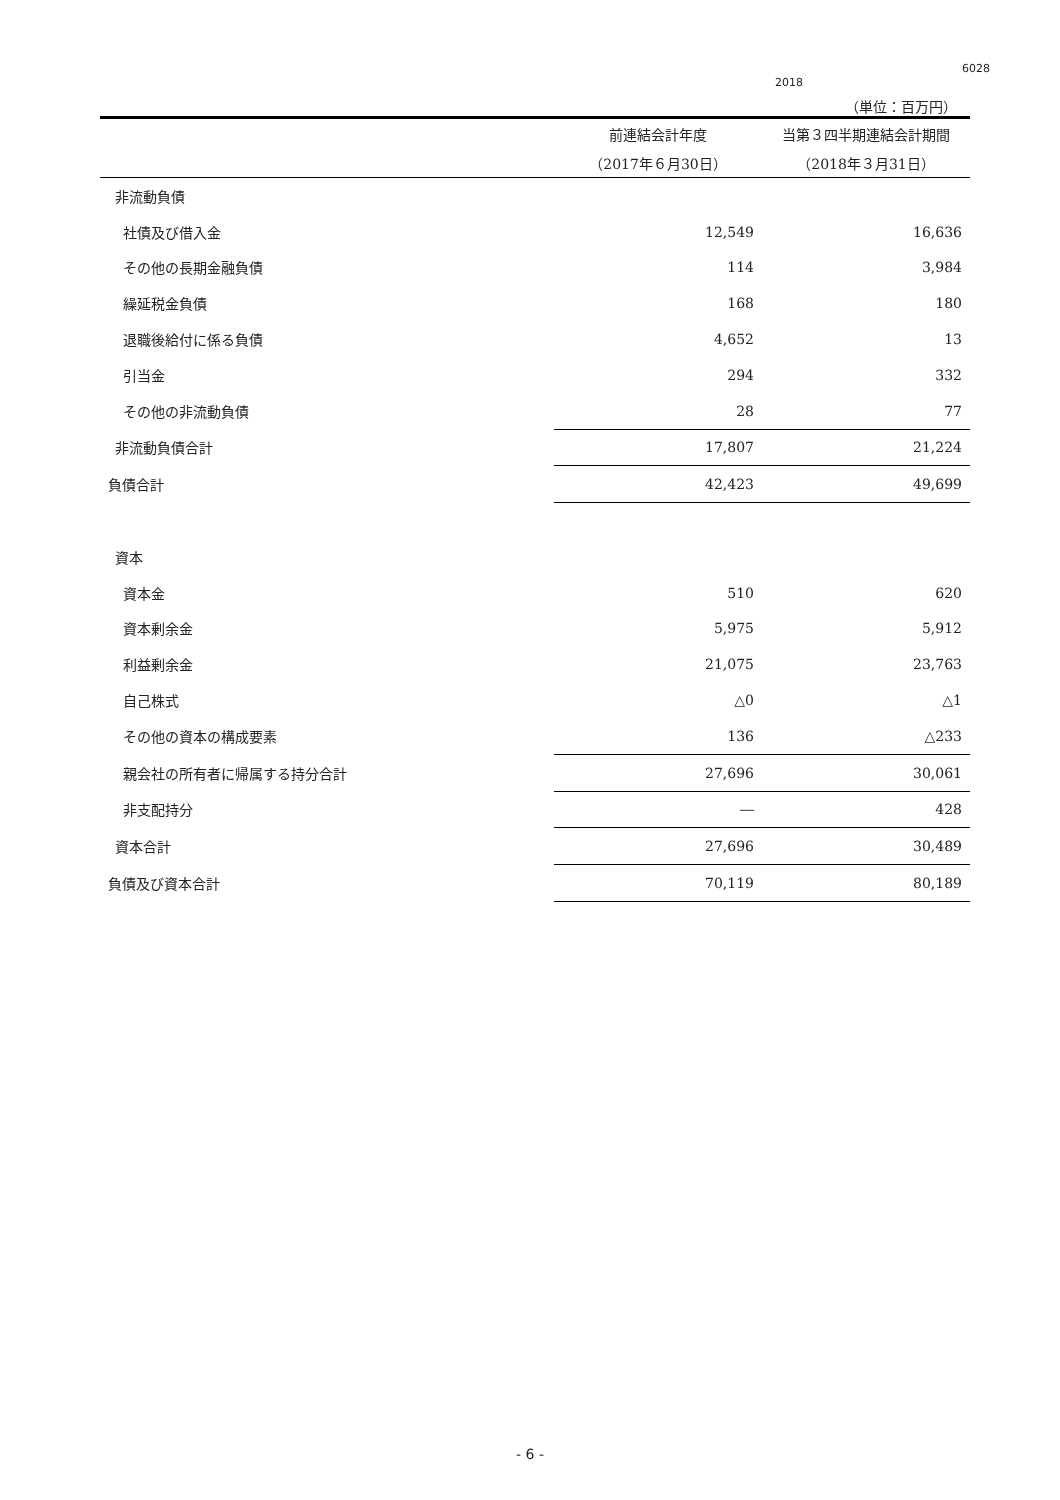6028
2018
（単位：百万円）
| | 前連結会計年度 | 当第３四半期連結会計期間 |
| --- | --- | --- |
| | （2017年６月30日） | （2018年３月31日） |
| 非流動負債 | | |
| 社債及び借入金 | 12,549 | 16,636 |
| その他の長期金融負債 | 114 | 3,984 |
| 繰延税金負債 | 168 | 180 |
| 退職後給付に係る負債 | 4,652 | 13 |
| 引当金 | 294 | 332 |
| その他の非流動負債 | 28 | 77 |
| 非流動負債合計 | 17,807 | 21,224 |
| 負債合計 | 42,423 | 49,699 |
| 資本 | | |
| 資本金 | 510 | 620 |
| 資本剰余金 | 5,975 | 5,912 |
| 利益剰余金 | 21,075 | 23,763 |
| 自己株式 | △0 | △1 |
| その他の資本の構成要素 | 136 | △233 |
| 親会社の所有者に帰属する持分合計 | 27,696 | 30,061 |
| 非支配持分 | ― | 428 |
| 資本合計 | 27,696 | 30,489 |
| 負債及び資本合計 | 70,119 | 80,189 |
- 6 -